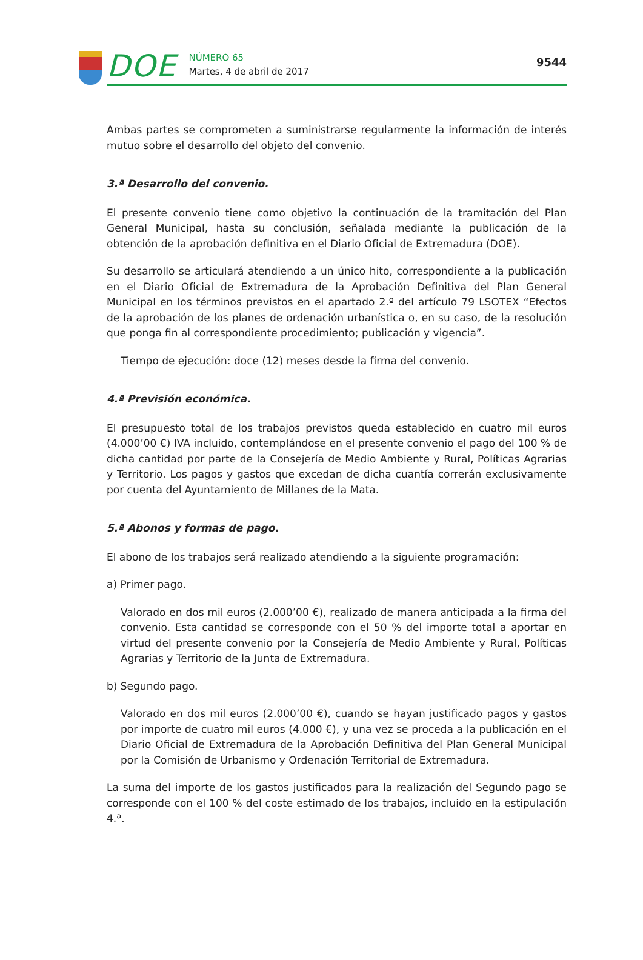DOE
NÚMERO 65
Martes, 4 de abril de 2017
9544
Ambas partes se comprometen a suministrarse regularmente la información de interés mutuo sobre el desarrollo del objeto del convenio.
3.ª Desarrollo del convenio.
El presente convenio tiene como objetivo la continuación de la tramitación del Plan General Municipal, hasta su conclusión, señalada mediante la publicación de la obtención de la aprobación definitiva en el Diario Oficial de Extremadura (DOE).
Su desarrollo se articulará atendiendo a un único hito, correspondiente a la publicación en el Diario Oficial de Extremadura de la Aprobación Definitiva del Plan General Municipal en los términos previstos en el apartado 2.º del artículo 79 LSOTEX “Efectos de la aprobación de los planes de ordenación urbanística o, en su caso, de la resolución que ponga fin al correspondiente procedimiento; publicación y vigencia”.
Tiempo de ejecución: doce (12) meses desde la firma del convenio.
4.ª Previsión económica.
El presupuesto total de los trabajos previstos queda establecido en cuatro mil euros (4.000’00 €) IVA incluido, contemplándose en el presente convenio el pago del 100 % de dicha cantidad por parte de la Consejería de Medio Ambiente y Rural, Políticas Agrarias y Territorio. Los pagos y gastos que excedan de dicha cuantía correrán exclusivamente por cuenta del Ayuntamiento de Millanes de la Mata.
5.ª Abonos y formas de pago.
El abono de los trabajos será realizado atendiendo a la siguiente programación:
a) Primer pago.
Valorado en dos mil euros (2.000’00 €), realizado de manera anticipada a la firma del convenio. Esta cantidad se corresponde con el 50 % del importe total a aportar en virtud del presente convenio por la Consejería de Medio Ambiente y Rural, Políticas Agrarias y Territorio de la Junta de Extremadura.
b) Segundo pago.
Valorado en dos mil euros (2.000’00 €), cuando se hayan justificado pagos y gastos por importe de cuatro mil euros (4.000 €), y una vez se proceda a la publicación en el Diario Oficial de Extremadura de la Aprobación Definitiva del Plan General Municipal por la Comisión de Urbanismo y Ordenación Territorial de Extremadura.
La suma del importe de los gastos justificados para la realización del Segundo pago se corresponde con el 100 % del coste estimado de los trabajos, incluido en la estipulación 4.ª.